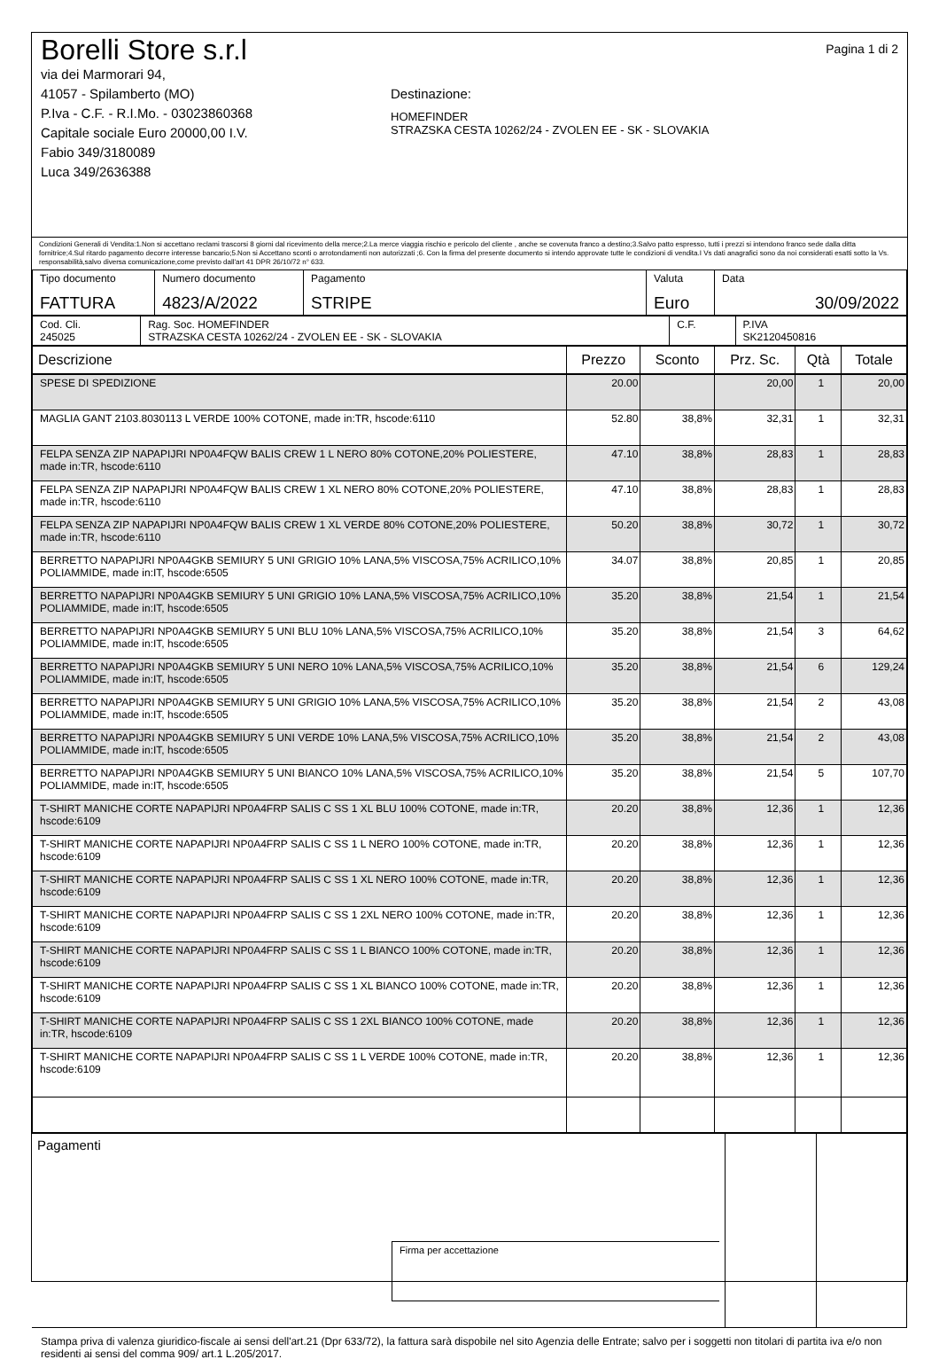Borelli Store s.r.l
via dei Marmorari 94,
41057 - Spilamberto (MO)
P.Iva - C.F. - R.I.Mo. - 03023860368
Capitale sociale Euro 20000,00 I.V.
Fabio 349/3180089
Luca 349/2636388
Destinazione:
HOMEFINDER
STRAZSKA CESTA 10262/24 - ZVOLEN EE - SK - SLOVAKIA
Pagina 1 di 2
Condizioni Generali di Vendita:1.Non si accettano reclami trascorsi 8 giorni dal ricevimento della merce;2.La merce viaggia rischio e pericolo del cliente , anche se covenuta franco a destino;3.Salvo patto espresso, tutti i prezzi si intendono franco sede dalla ditta fornitrice;4.Sul ritardo pagamento decorre interesse bancario;5.Non si Accettano sconti o arrotondamenti non autorizzati ;6. Con la firma del presente documento si intendo approvate tutte le condizioni di vendita.I Vs dati anagrafici sono da noi considerati esatti sotto la Vs. responsabilità,salvo diversa comunicazione,come previsto dall'art 41 DPR 26/10/72 n° 633.
| Tipo documento FATTURA | Numero documento 4823/A/2022 | Pagamento STRIPE | Valuta Euro | Data 30/09/2022 |
| Cod. Cli. 245025 | Rag. Soc. HOMEFINDER STRAZSKA CESTA 10262/24 - ZVOLEN EE - SK - SLOVAKIA | C.F. | P.IVA SK2120450816 |
| Descrizione | Prezzo | Sconto | Prz. Sc. | Qtà | Totale |
| --- | --- | --- | --- | --- | --- |
| SPESE DI SPEDIZIONE | 20.00 | | 20,00 | 1 | 20,00 |
| MAGLIA GANT 2103.8030113 L VERDE 100% COTONE, made in:TR, hscode:6110 | 52.80 | 38,8% | 32,31 | 1 | 32,31 |
| FELPA SENZA ZIP NAPAPIJRI NP0A4FQW BALIS CREW 1 L NERO 80% COTONE,20% POLIESTERE, made in:TR, hscode:6110 | 47.10 | 38,8% | 28,83 | 1 | 28,83 |
| FELPA SENZA ZIP NAPAPIJRI NP0A4FQW BALIS CREW 1 XL NERO 80% COTONE,20% POLIESTERE, made in:TR, hscode:6110 | 47.10 | 38,8% | 28,83 | 1 | 28,83 |
| FELPA SENZA ZIP NAPAPIJRI NP0A4FQW BALIS CREW 1 XL VERDE 80% COTONE,20% POLIESTERE, made in:TR, hscode:6110 | 50.20 | 38,8% | 30,72 | 1 | 30,72 |
| BERRETTO NAPAPIJRI NP0A4GKB SEMIURY 5 UNI GRIGIO 10% LANA,5% VISCOSA,75% ACRILICO,10% POLIAMMIDE, made in:IT, hscode:6505 | 34.07 | 38,8% | 20,85 | 1 | 20,85 |
| BERRETTO NAPAPIJRI NP0A4GKB SEMIURY 5 UNI GRIGIO 10% LANA,5% VISCOSA,75% ACRILICO,10% POLIAMMIDE, made in:IT, hscode:6505 | 35.20 | 38,8% | 21,54 | 1 | 21,54 |
| BERRETTO NAPAPIJRI NP0A4GKB SEMIURY 5 UNI BLU 10% LANA,5% VISCOSA,75% ACRILICO,10% POLIAMMIDE, made in:IT, hscode:6505 | 35.20 | 38,8% | 21,54 | 3 | 64,62 |
| BERRETTO NAPAPIJRI NP0A4GKB SEMIURY 5 UNI NERO 10% LANA,5% VISCOSA,75% ACRILICO,10% POLIAMMIDE, made in:IT, hscode:6505 | 35.20 | 38,8% | 21,54 | 6 | 129,24 |
| BERRETTO NAPAPIJRI NP0A4GKB SEMIURY 5 UNI GRIGIO 10% LANA,5% VISCOSA,75% ACRILICO,10% POLIAMMIDE, made in:IT, hscode:6505 | 35.20 | 38,8% | 21,54 | 2 | 43,08 |
| BERRETTO NAPAPIJRI NP0A4GKB SEMIURY 5 UNI VERDE 10% LANA,5% VISCOSA,75% ACRILICO,10% POLIAMMIDE, made in:IT, hscode:6505 | 35.20 | 38,8% | 21,54 | 2 | 43,08 |
| BERRETTO NAPAPIJRI NP0A4GKB SEMIURY 5 UNI BIANCO 10% LANA,5% VISCOSA,75% ACRILICO,10% POLIAMMIDE, made in:IT, hscode:6505 | 35.20 | 38,8% | 21,54 | 5 | 107,70 |
| T-SHIRT MANICHE CORTE NAPAPIJRI NP0A4FRP SALIS C SS 1 XL BLU 100% COTONE, made in:TR, hscode:6109 | 20.20 | 38,8% | 12,36 | 1 | 12,36 |
| T-SHIRT MANICHE CORTE NAPAPIJRI NP0A4FRP SALIS C SS 1 L NERO 100% COTONE, made in:TR, hscode:6109 | 20.20 | 38,8% | 12,36 | 1 | 12,36 |
| T-SHIRT MANICHE CORTE NAPAPIJRI NP0A4FRP SALIS C SS 1 XL NERO 100% COTONE, made in:TR, hscode:6109 | 20.20 | 38,8% | 12,36 | 1 | 12,36 |
| T-SHIRT MANICHE CORTE NAPAPIJRI NP0A4FRP SALIS C SS 1 2XL NERO 100% COTONE, made in:TR, hscode:6109 | 20.20 | 38,8% | 12,36 | 1 | 12,36 |
| T-SHIRT MANICHE CORTE NAPAPIJRI NP0A4FRP SALIS C SS 1 L BIANCO 100% COTONE, made in:TR, hscode:6109 | 20.20 | 38,8% | 12,36 | 1 | 12,36 |
| T-SHIRT MANICHE CORTE NAPAPIJRI NP0A4FRP SALIS C SS 1 XL BIANCO 100% COTONE, made in:TR, hscode:6109 | 20.20 | 38,8% | 12,36 | 1 | 12,36 |
| T-SHIRT MANICHE CORTE NAPAPIJRI NP0A4FRP SALIS C SS 1 2XL BIANCO 100% COTONE, made in:TR, hscode:6109 | 20.20 | 38,8% | 12,36 | 1 | 12,36 |
| T-SHIRT MANICHE CORTE NAPAPIJRI NP0A4FRP SALIS C SS 1 L VERDE 100% COTONE, made in:TR, hscode:6109 | 20.20 | 38,8% | 12,36 | 1 | 12,36 |
| Pagamenti Firma per accettazione | | |
Stampa priva di valenza giuridico-fiscale ai sensi dell'art.21 (Dpr 633/72), la fattura sarà dispobile nel sito Agenzia delle Entrate; salvo per i soggetti non titolari di partita iva e/o non residenti ai sensi del comma 909/ art.1 L.205/2017.